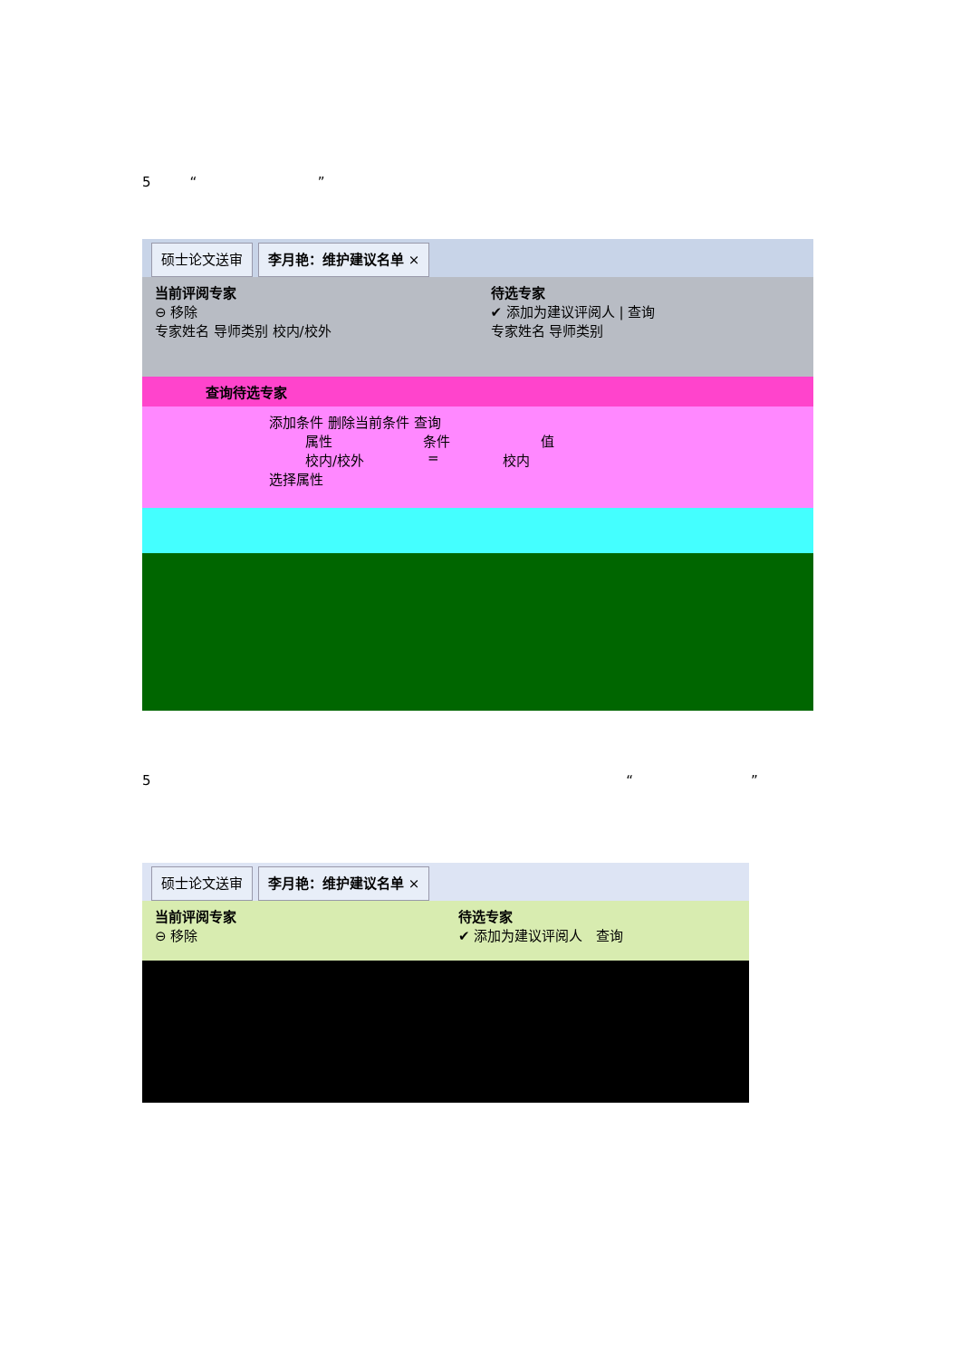5 “ ”
硕士论文送审 李月艳：维护建议名单 ×
当前评阅专家
⊖ 移除
专家姓名 导师类别 校内/校外
待选专家
✔ 添加为建议评阅人 | 查询
专家姓名 导师类别
查询待选专家
添加条件 删除当前条件 查询
属性 条件 值
校内/校外 = 校内
选择属性
5 “”
硕士论文送审 李月艳：维护建议名单 ×
当前评阅专家
⊖ 移除
待选专家
✔ 添加为建议评阅人 查询